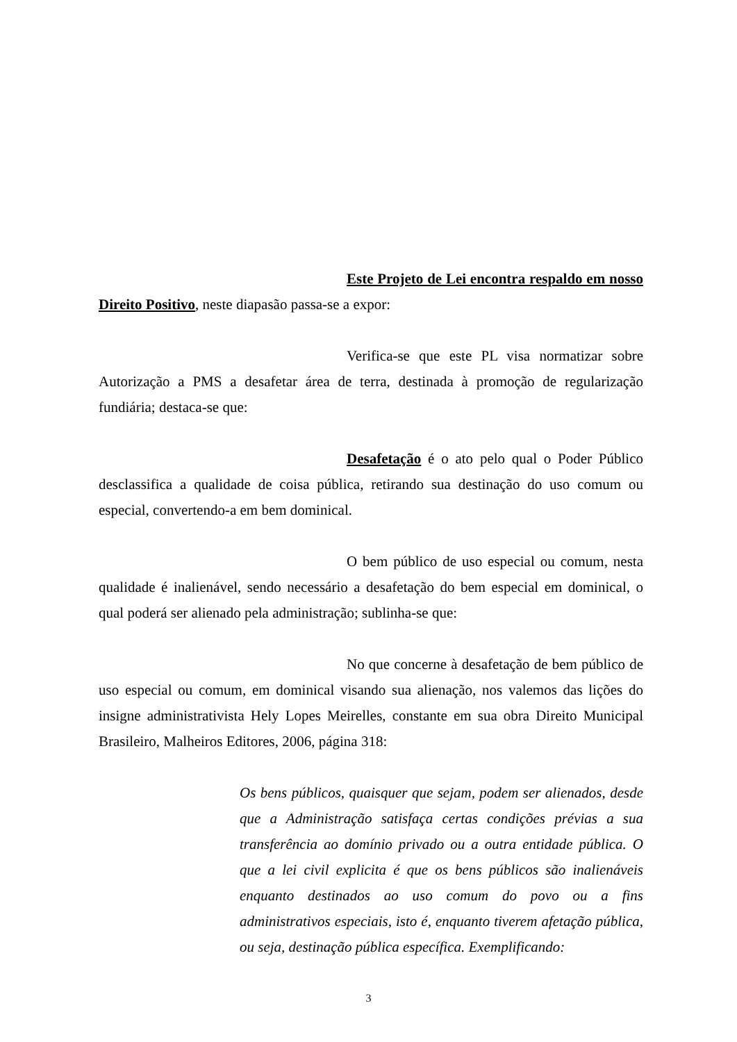Este Projeto de Lei encontra respaldo em nosso Direito Positivo, neste diapasão passa-se a expor:
Verifica-se que este PL visa normatizar sobre Autorização a PMS a desafetar área de terra, destinada à promoção de regularização fundiária; destaca-se que:
Desafetação é o ato pelo qual o Poder Público desclassifica a qualidade de coisa pública, retirando sua destinação do uso comum ou especial, convertendo-a em bem dominical.
O bem público de uso especial ou comum, nesta qualidade é inalienável, sendo necessário a desafetação do bem especial em dominical, o qual poderá ser alienado pela administração; sublinha-se que:
No que concerne à desafetação de bem público de uso especial ou comum, em dominical visando sua alienação, nos valemos das lições do insigne administrativista Hely Lopes Meirelles, constante em sua obra Direito Municipal Brasileiro, Malheiros Editores, 2006, página 318:
Os bens públicos, quaisquer que sejam, podem ser alienados, desde que a Administração satisfaça certas condições prévias a sua transferência ao domínio privado ou a outra entidade pública. O que a lei civil explicita é que os bens públicos são inalienáveis enquanto destinados ao uso comum do povo ou a fins administrativos especiais, isto é, enquanto tiverem afetação pública, ou seja, destinação pública específica. Exemplificando:
3